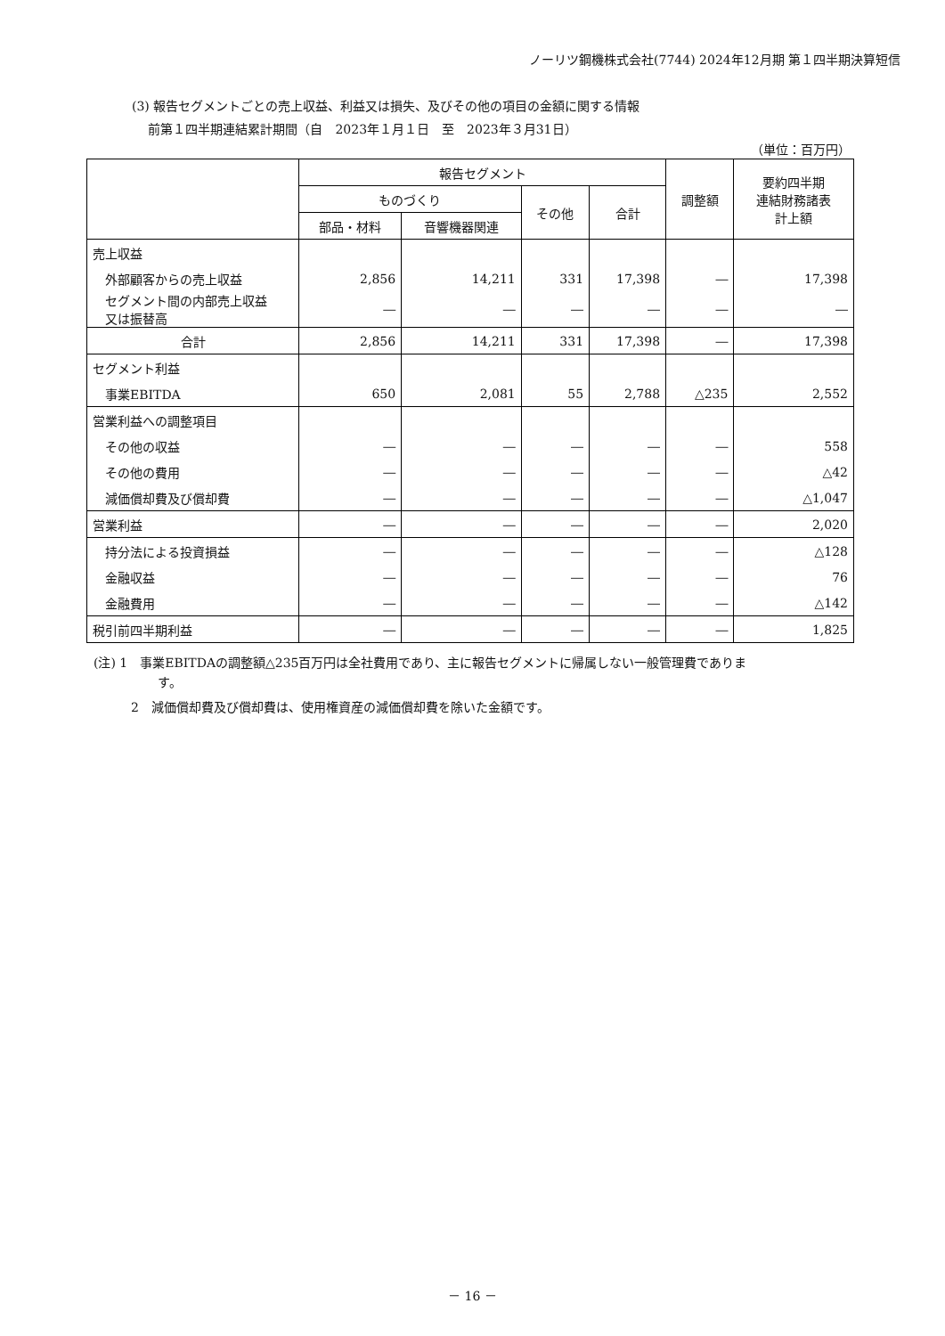ノーリツ鋼機株式会社(7744) 2024年12月期 第１四半期決算短信
(3) 報告セグメントごとの売上収益、利益又は損失、及びその他の項目の金額に関する情報
　 前第１四半期連結累計期間（自　2023年１月１日　至　2023年３月31日）
（単位：百万円）
| | 報告セグメント | | | | 調整額 | 要約四半期 連結財務諸表 計上額 |
| --- | --- | --- | --- | --- | --- | --- |
| | ものづくり | | その他 | 合計 | | |
| | 部品・材料 | 音響機器関連 | | | | |
| 売上収益 | | | | | | |
| 外部顧客からの売上収益 | 2,856 | 14,211 | 331 | 17,398 | ― | 17,398 |
| セグメント間の内部売上収益 又は振替高 | ― | ― | ― | ― | ― | ― |
| 合計 | 2,856 | 14,211 | 331 | 17,398 | ― | 17,398 |
| セグメント利益 | | | | | | |
| 事業EBITDA | 650 | 2,081 | 55 | 2,788 | △235 | 2,552 |
| 営業利益への調整項目 | | | | | | |
| その他の収益 | ― | ― | ― | ― | ― | 558 |
| その他の費用 | ― | ― | ― | ― | ― | △42 |
| 減価償却費及び償却費 | ― | ― | ― | ― | ― | △1,047 |
| 営業利益 | ― | ― | ― | ― | ― | 2,020 |
| 持分法による投資損益 | ― | ― | ― | ― | ― | △128 |
| 金融収益 | ― | ― | ― | ― | ― | 76 |
| 金融費用 | ― | ― | ― | ― | ― | △142 |
| 税引前四半期利益 | ― | ― | ― | ― | ― | 1,825 |
(注) 1　事業EBITDAの調整額△235百万円は全社費用であり、主に報告セグメントに帰属しない一般管理費でありま
す。
2　減価償却費及び償却費は、使用権資産の減価償却費を除いた金額です。
－ 16 －